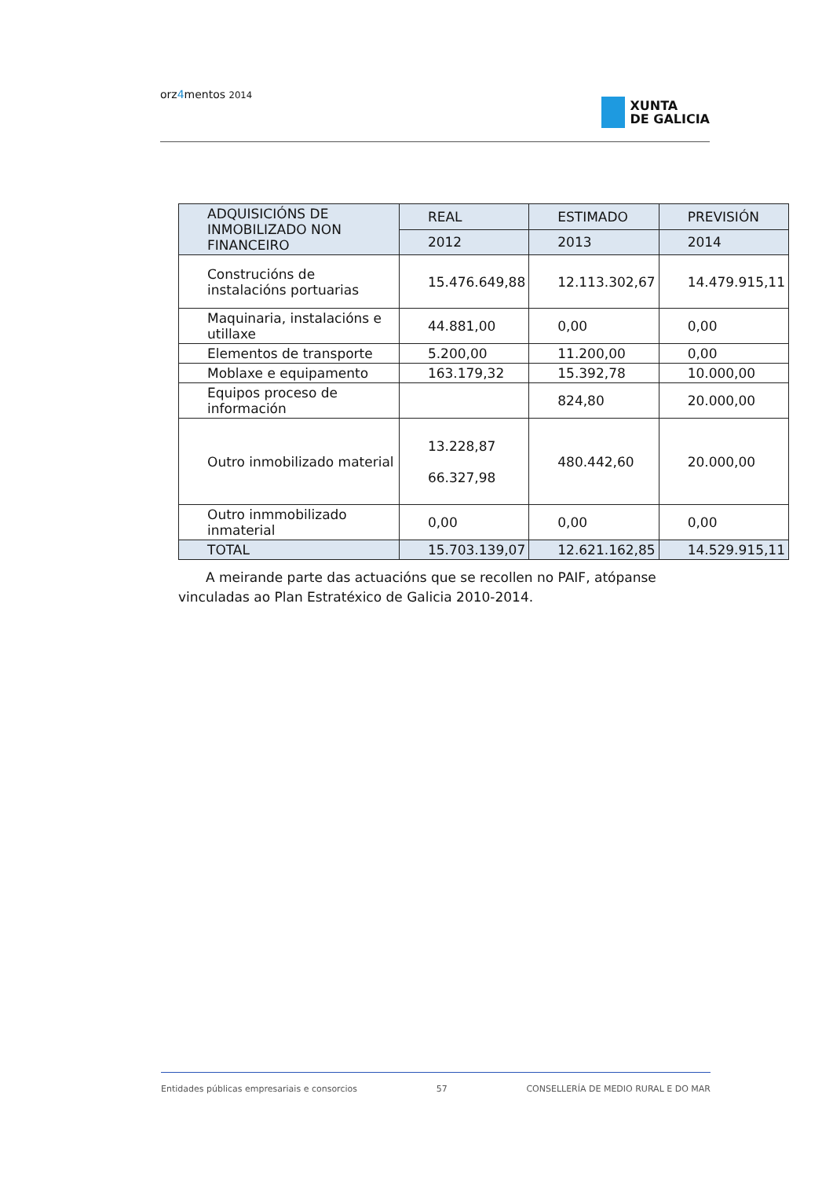orz4mentos 2014
XUNTA
DE GALICIA
| ADQUISICIÓNS DE INMOBILIZADO NON FINANCEIRO | REAL | ESTIMADO | PREVISIÓN |
| --- | --- | --- | --- |
| | 2012 | 2013 | 2014 |
| Construcións de instalacións portuarias | 15.476.649,88 | 12.113.302,67 | 14.479.915,11 |
| Maquinaria, instalacións e utillaxe | 44.881,00 | 0,00 | 0,00 |
| Elementos de transporte | 5.200,00 | 11.200,00 | 0,00 |
| Moblaxe e equipamento | 163.179,32 | 15.392,78 | 10.000,00 |
| Equipos proceso de información | | 824,80 | 20.000,00 |
| Outro inmobilizado material | 13.228,87 66.327,98 | 480.442,60 | 20.000,00 |
| Outro inmmobilizado inmaterial | 0,00 | 0,00 | 0,00 |
| TOTAL | 15.703.139,07 | 12.621.162,85 | 14.529.915,11 |
A meirande parte das actuacións que se recollen no PAIF, atópanse vinculadas ao Plan Estratéxico de Galicia 2010-2014.
Entidades públicas empresariais e consorcios 57 CONSELLERÍA DE MEDIO RURAL E DO MAR